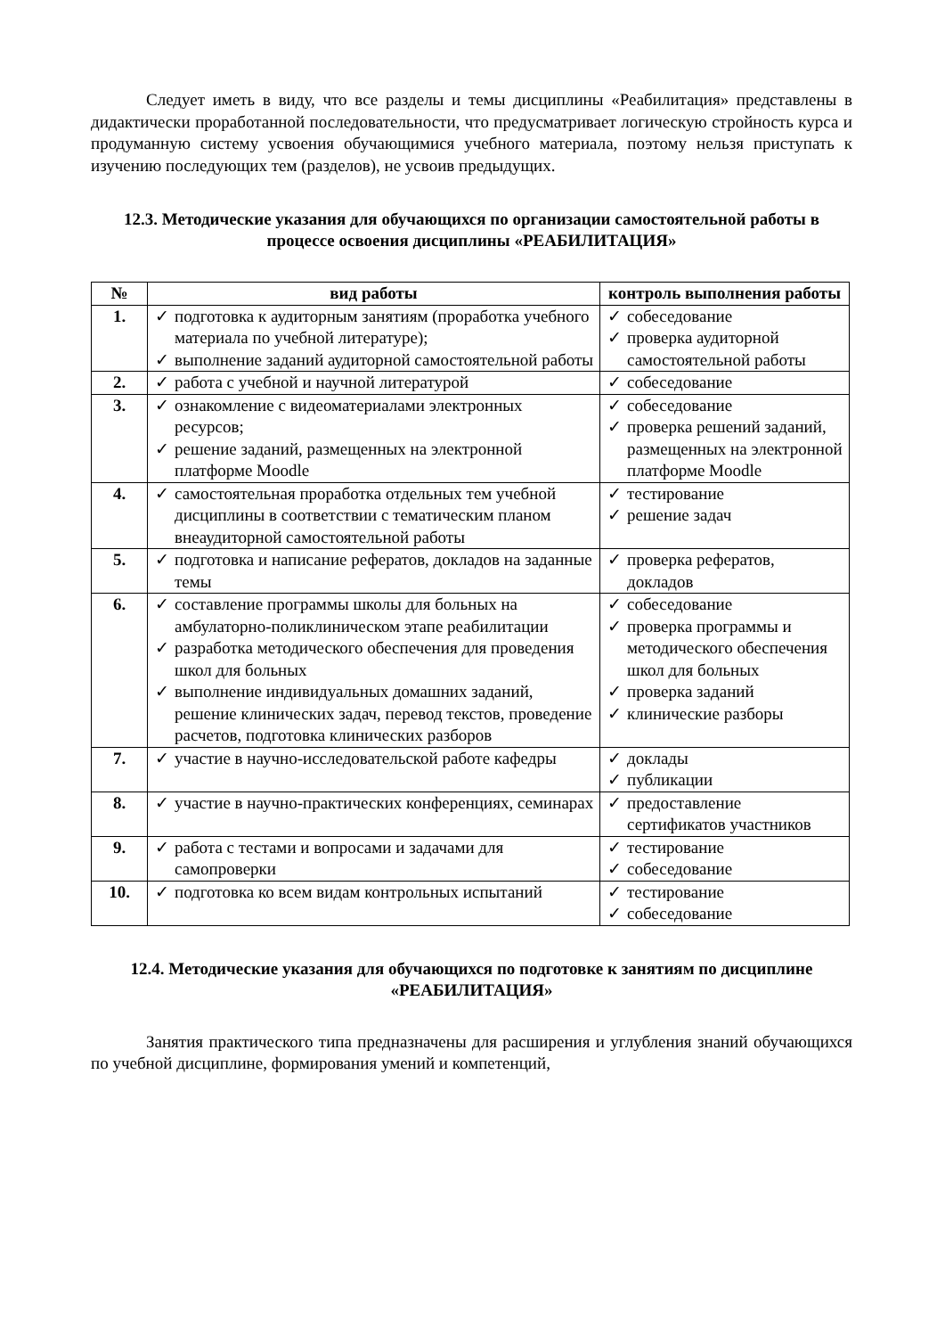Следует иметь в виду, что все разделы и темы дисциплины «Реабилитация» представлены в дидактически проработанной последовательности, что предусматривает логическую стройность курса и продуманную систему усвоения обучающимися учебного материала, поэтому нельзя приступать к изучению последующих тем (разделов), не усвоив предыдущих.
12.3. Методические указания для обучающихся по организации самостоятельной работы в процессе освоения дисциплины «РЕАБИЛИТАЦИЯ»
| № | вид работы | контроль выполнения работы |
| --- | --- | --- |
| 1. | ✓ подготовка к аудиторным занятиям (проработка учебного материала по учебной литературе); ✓ выполнение заданий аудиторной самостоятельной работы | ✓ собеседование ✓ проверка аудиторной самостоятельной работы |
| 2. | ✓ работа с учебной и научной литературой | ✓ собеседование |
| 3. | ✓ ознакомление с видеоматериалами электронных ресурсов; ✓ решение заданий, размещенных на электронной платформе Moodle | ✓ собеседование ✓ проверка решений заданий, размещенных на электронной платформе Moodle |
| 4. | ✓ самостоятельная проработка отдельных тем учебной дисциплины в соответствии с тематическим планом внеаудиторной самостоятельной работы | ✓ тестирование ✓ решение задач |
| 5. | ✓ подготовка и написание рефератов, докладов на заданные темы | ✓ проверка рефератов, докладов |
| 6. | ✓ составление программы школы для больных на амбулаторно-поликлиническом этапе реабилитации ✓ разработка методического обеспечения для проведения школ для больных ✓ выполнение индивидуальных домашних заданий, решение клинических задач, перевод текстов, проведение расчетов, подготовка клинических разборов | ✓ собеседование ✓ проверка программы и методического обеспечения школ для больных ✓ проверка заданий ✓ клинические разборы |
| 7. | ✓ участие в научно-исследовательской работе кафедры | ✓ доклады ✓ публикации |
| 8. | ✓ участие в научно-практических конференциях, семинарах | ✓ предоставление сертификатов участников |
| 9. | ✓ работа с тестами и вопросами и задачами для самопроверки | ✓ тестирование ✓ собеседование |
| 10. | ✓ подготовка ко всем видам контрольных испытаний | ✓ тестирование ✓ собеседование |
12.4. Методические указания для обучающихся по подготовке к занятиям по дисциплине «РЕАБИЛИТАЦИЯ»
Занятия практического типа предназначены для расширения и углубления знаний обучающихся по учебной дисциплине, формирования умений и компетенций,